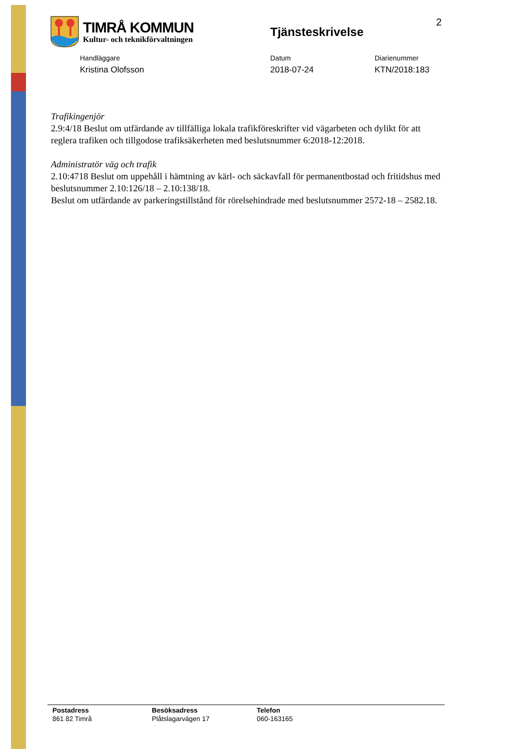TIMRÅ KOMMUN
Kultur- och teknikförvaltningen
Tjänsteskrivelse
2
Handläggare
Kristina Olofsson
Datum
2018-07-24
Diarienummer
KTN/2018:183
Trafikingenjör
2.9:4/18 Beslut om utfärdande av tillfälliga lokala trafikföreskrifter vid vägarbeten och dylikt för att reglera trafiken och tillgodose trafiksäkerheten med beslutsnummer 6:2018-12:2018.
Administratör väg och trafik
2.10:4718 Beslut om uppehåll i hämtning av kärl- och säckavfall för permanentbostad och fritidshus med beslutsnummer 2.10:126/18 – 2.10:138/18.
Beslut om utfärdande av parkeringstillstånd för rörelsehindrade med beslutsnummer 2572-18 – 2582.18.
Postadress
861 82 Timrå
Besöksadress
Plåtslagarvägen 17
Telefon
060-163165